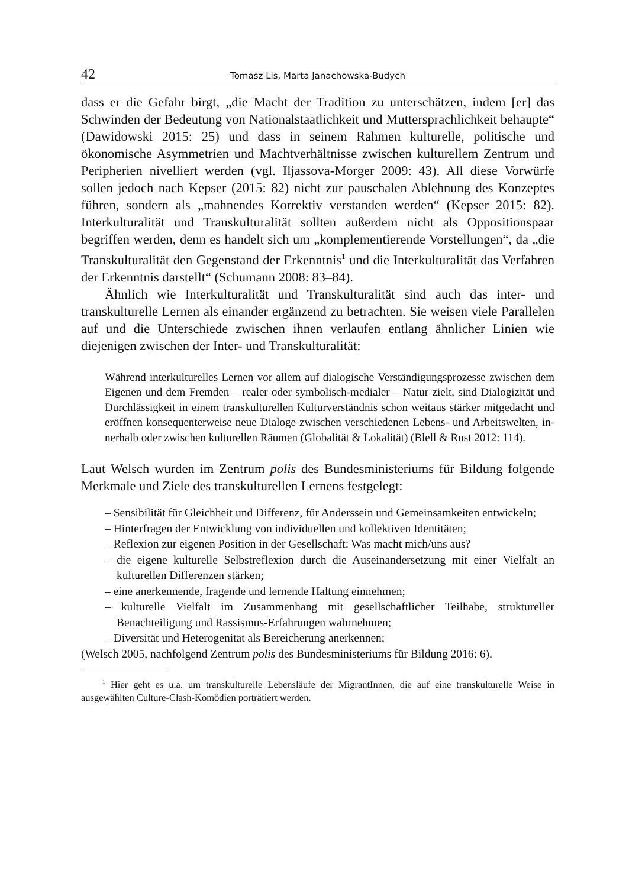42 Tomasz Lis, Marta Janachowska-Budych
dass er die Gefahr birgt, „die Macht der Tradition zu unterschätzen, indem [er] das Schwinden der Bedeutung von Nationalstaatlichkeit und Mutter­sprachlichkeit behaupte“ (Dawidowski 2015: 25) und dass in seinem Rah­men kulturelle, politische und ökonomische Asymmetrien und Machtver­hältnisse zwischen kulturellem Zentrum und Peripherien nivelliert werden (vgl. Iljassova-Morger 2009: 43). All diese Vorwürfe sollen jedoch nach Kep­ser (2015: 82) nicht zur pauschalen Ablehnung des Konzeptes führen, son­dern als „mahnendes Korrektiv verstanden werden“ (Kepser 2015: 82). Interkulturalität und Transkulturalität sollten außerdem nicht als Oppositi­onspaar begriffen werden, denn es handelt sich um „komplementierende Vorstellungen“, da „die Transkulturalität den Gegenstand der Erkenntnis<sup>1</sup> und die Interkulturalität das Verfahren der Erkenntnis darstellt“ (Schumann 2008: 83–84).
Ähnlich wie Interkulturalität und Transkulturalität sind auch das inter- und transkulturelle Lernen als einander ergänzend zu betrachten. Sie weisen viele Parallelen auf und die Unterschiede zwischen ihnen verlaufen entlang ähnlicher Linien wie diejenigen zwischen der Inter- und Transkulturalität:
Während interkulturelles Lernen vor allem auf dialogische Verständigungspro­zesse zwischen dem Eigenen und dem Fremden – realer oder symbolisch-media­ler – Natur zielt, sind Dialogizität und Durchlässigkeit in einem transkulturellen Kulturverständnis schon weitaus stärker mitgedacht und eröffnen konsequen­terweise neue Dialoge zwischen verschiedenen Lebens- und Arbeitswelten, in­nerhalb oder zwischen kulturellen Räumen (Globalität & Lokalität) (Blell & Rust 2012: 114).
Laut Welsch wurden im Zentrum polis des Bundesministeriums für Bildung folgende Merkmale und Ziele des transkulturellen Lernens festgelegt:
– Sensibilität für Gleichheit und Differenz, für Anderssein und Gemeinsamkei­ten entwickeln;
– Hinterfragen der Entwicklung von individuellen und kollektiven Identitäten;
– Reflexion zur eigenen Position in der Gesellschaft: Was macht mich/uns aus?
– die eigene kulturelle Selbstreflexion durch die Auseinandersetzung mit einer Vielfalt an kulturellen Differenzen stärken;
– eine anerkennende, fragende und lernende Haltung einnehmen;
– kulturelle Vielfalt im Zusammenhang mit gesellschaftlicher Teilhabe, struktu­reller Benachteiligung und Rassismus-Erfahrungen wahrnehmen;
– Diversität und Heterogenität als Bereicherung anerkennen;
(Welsch 2005, nachfolgend Zentrum polis des Bundesministeriums für Bildung 2016: 6).
<sup>1</sup> Hier geht es u.a. um transkulturelle Lebensläufe der MigrantInnen, die auf eine transkul­turelle Weise in ausgewählten Culture-Clash-Komödien porträtiert werden.